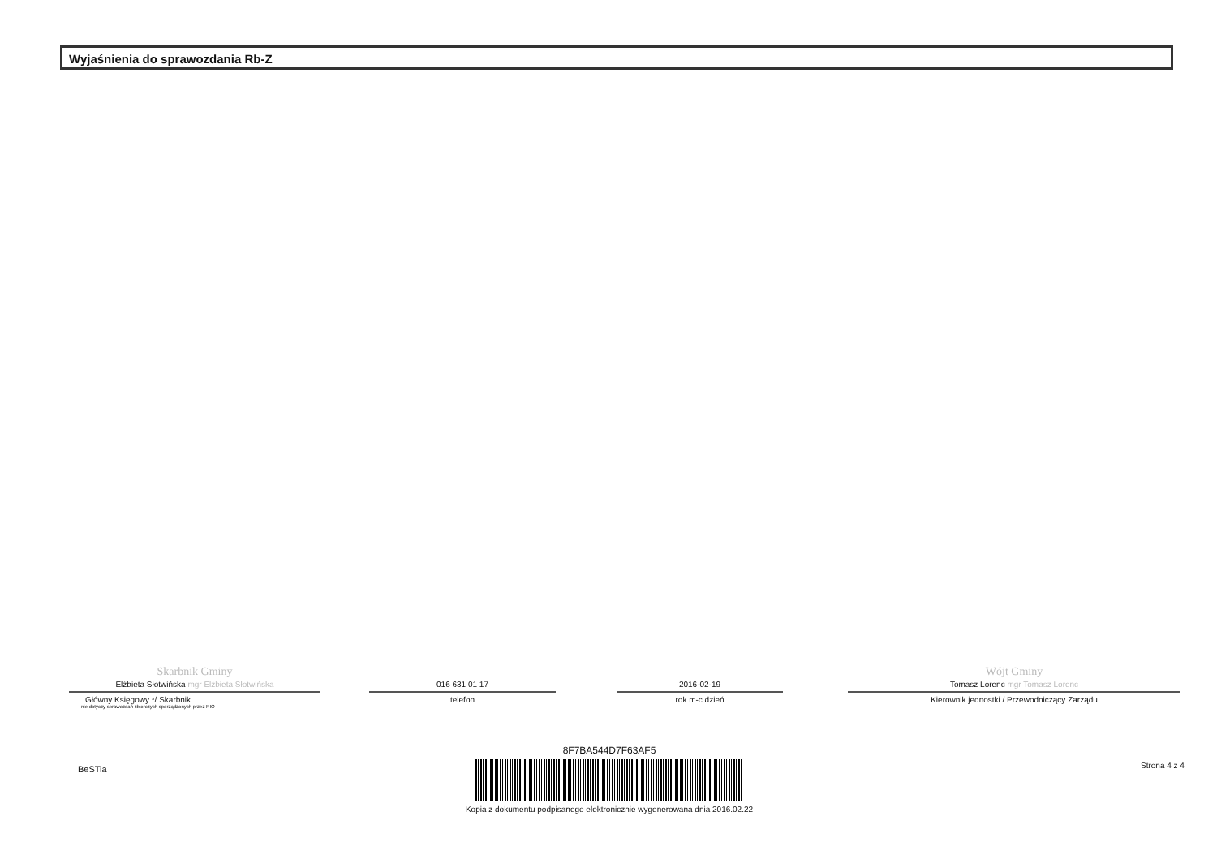Wyjaśnienia do sprawozdania Rb-Z
Skarbnik Gminy
Elżbieta Słotwińska mgr Elżbieta Słotwińska
Główny Księgowy */ Skarbnik
nie dotyczy sprawozdań zbiorczych sporządzonych przez RIO
016 631 01 17
telefon
2016-02-19
rok m-c dzień
Wójt Gminy
Tomasz Lorenc mgr Tomasz Lorenc
Kierownik jednostki / Przewodniczący Zarządu
BeSTia
8F7BA544D7F63AF5
Kopia z dokumentu podpisanego elektronicznie wygenerowana dnia 2016.02.22
Strona 4 z 4